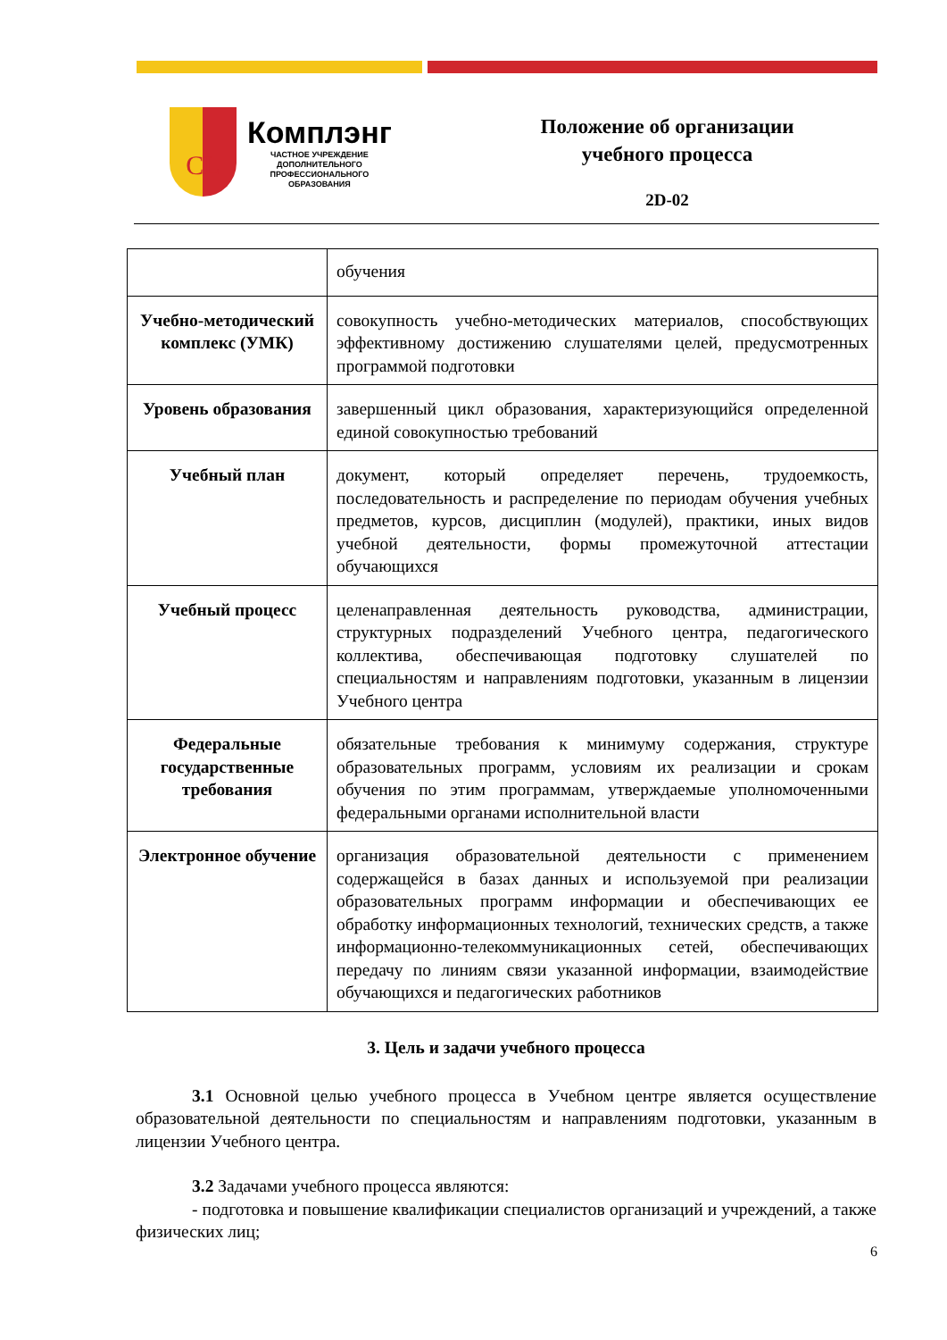CL
Комплэнг
ЧАСТНОЕ УЧРЕЖДЕНИЕ
ДОПОЛНИТЕЛЬНОГО
ПРОФЕССИОНАЛЬНОГО
ОБРАЗОВАНИЯ
Положение об организации
учебного процесса
2D-02
| | обучения |
| Учебно-методический комплекс (УМК) | совокупность учебно-методических материалов, способствующих эффективному достижению слушателями целей, предусмотренных программой подготовки |
| Уровень образования | завершенный цикл образования, характеризующийся определенной единой совокупностью требований |
| Учебный план | документ, который определяет перечень, трудоемкость, последовательность и распределение по периодам обучения учебных предметов, курсов, дисциплин (модулей), практики, иных видов учебной деятельности, формы промежуточной аттестации обучающихся |
| Учебный процесс | целенаправленная деятельность руководства, администрации, структурных подразделений Учебного центра, педагогического коллектива, обеспечивающая подготовку слушателей по специальностям и направлениям подготовки, указанным в лицензии Учебного центра |
| Федеральные государственные требования | обязательные требования к минимуму содержания, структуре образовательных программ, условиям их реализации и срокам обучения по этим программам, утверждаемые уполномоченными федеральными органами исполнительной власти |
| Электронное обучение | организация образовательной деятельности с применением содержащейся в базах данных и используемой при реализации образовательных программ информации и обеспечивающих ее обработку информационных технологий, технических средств, а также информационно-телекоммуникационных сетей, обеспечивающих передачу по линиям связи указанной информации, взаимодействие обучающихся и педагогических работников |
3. Цель и задачи учебного процесса
3.1 Основной целью учебного процесса в Учебном центре является осуществление образовательной деятельности по специальностям и направлениям подготовки, указанным в лицензии Учебного центра.
3.2 Задачами учебного процесса являются:
- подготовка и повышение квалификации специалистов организаций и учреждений, а также физических лиц;
6